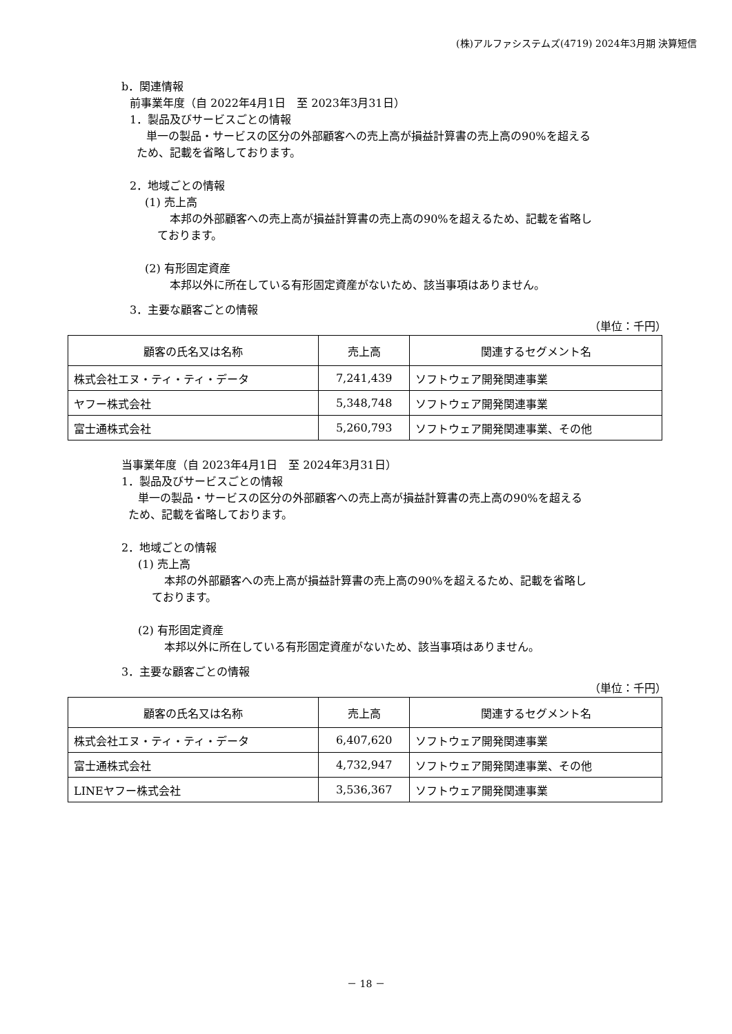(株)アルファシステムズ(4719) 2024年3月期 決算短信
b．関連情報
前事業年度（自 2022年4月1日　至 2023年3月31日）
1．製品及びサービスごとの情報
単一の製品・サービスの区分の外部顧客への売上高が損益計算書の売上高の90%を超える
ため、記載を省略しております。
2．地域ごとの情報
(1) 売上高
本邦の外部顧客への売上高が損益計算書の売上高の90%を超えるため、記載を省略し
ております。
(2) 有形固定資産
本邦以外に所在している有形固定資産がないため、該当事項はありません。
3．主要な顧客ごとの情報
（単位：千円）
| 顧客の氏名又は名称 | 売上高 | 関連するセグメント名 |
| --- | --- | --- |
| 株式会社エヌ・ティ・ティ・データ | 7,241,439 | ソフトウェア開発関連事業 |
| ヤフー株式会社 | 5,348,748 | ソフトウェア開発関連事業 |
| 富士通株式会社 | 5,260,793 | ソフトウェア開発関連事業、その他 |
当事業年度（自 2023年4月1日　至 2024年3月31日）
1．製品及びサービスごとの情報
単一の製品・サービスの区分の外部顧客への売上高が損益計算書の売上高の90%を超える
ため、記載を省略しております。
2．地域ごとの情報
(1) 売上高
本邦の外部顧客への売上高が損益計算書の売上高の90%を超えるため、記載を省略し
ております。
(2) 有形固定資産
本邦以外に所在している有形固定資産がないため、該当事項はありません。
3．主要な顧客ごとの情報
（単位：千円）
| 顧客の氏名又は名称 | 売上高 | 関連するセグメント名 |
| --- | --- | --- |
| 株式会社エヌ・ティ・ティ・データ | 6,407,620 | ソフトウェア開発関連事業 |
| 富士通株式会社 | 4,732,947 | ソフトウェア開発関連事業、その他 |
| LINEヤフー株式会社 | 3,536,367 | ソフトウェア開発関連事業 |
－ 18 －